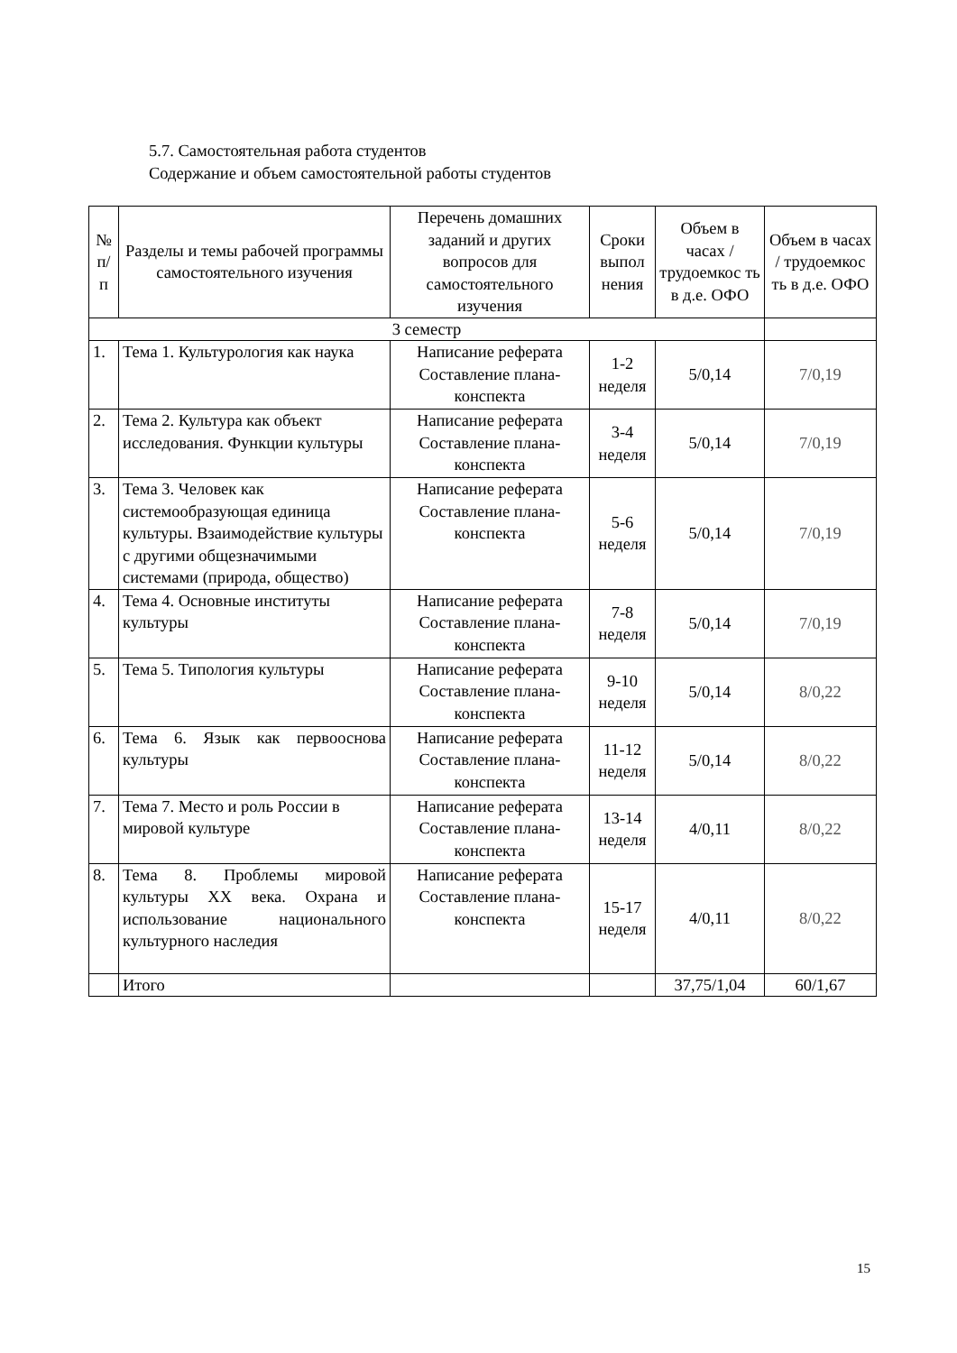5.7. Самостоятельная работа студентов
Содержание и объем самостоятельной работы студентов
| № п/ п | Разделы и темы рабочей программы самостоятельного изучения | Перечень домашних заданий и других вопросов для самостоятельного изучения | Сроки выпол нения | Объем в часах / трудоемкос ть в д.е. ОФО | Объем в часах / трудоемкос ть в д.е. ОФО |
| --- | --- | --- | --- | --- | --- |
| 3 семестр | | | | | |
| 1. | Тема 1. Культурология как наука | Написание реферата Составление плана-конспекта | 1-2 неделя | 5/0,14 | 7/0,19 |
| 2. | Тема 2. Культура как объект исследования. Функции культуры | Написание реферата Составление плана-конспекта | 3-4 неделя | 5/0,14 | 7/0,19 |
| 3. | Тема 3. Человек как системообразующая единица культуры. Взаимодействие культуры с другими общезначимыми системами (природа, общество) | Написание реферата Составление плана-конспекта | 5-6 неделя | 5/0,14 | 7/0,19 |
| 4. | Тема 4. Основные институты культуры | Написание реферата Составление плана-конспекта | 7-8 неделя | 5/0,14 | 7/0,19 |
| 5. | Тема 5. Типология культуры | Написание реферата Составление плана-конспекта | 9-10 неделя | 5/0,14 | 8/0,22 |
| 6. | Тема 6. Язык как первооснова культуры | Написание реферата Составление плана-конспекта | 11-12 неделя | 5/0,14 | 8/0,22 |
| 7. | Тема 7. Место и роль России в мировой культуре | Написание реферата Составление плана-конспекта | 13-14 неделя | 4/0,11 | 8/0,22 |
| 8. | Тема 8. Проблемы мировой культуры XX века. Охрана и использование национального культурного наследия | Написание реферата Составление плана-конспекта | 15-17 неделя | 4/0,11 | 8/0,22 |
| | Итого | | | 37,75/1,04 | 60/1,67 |
15